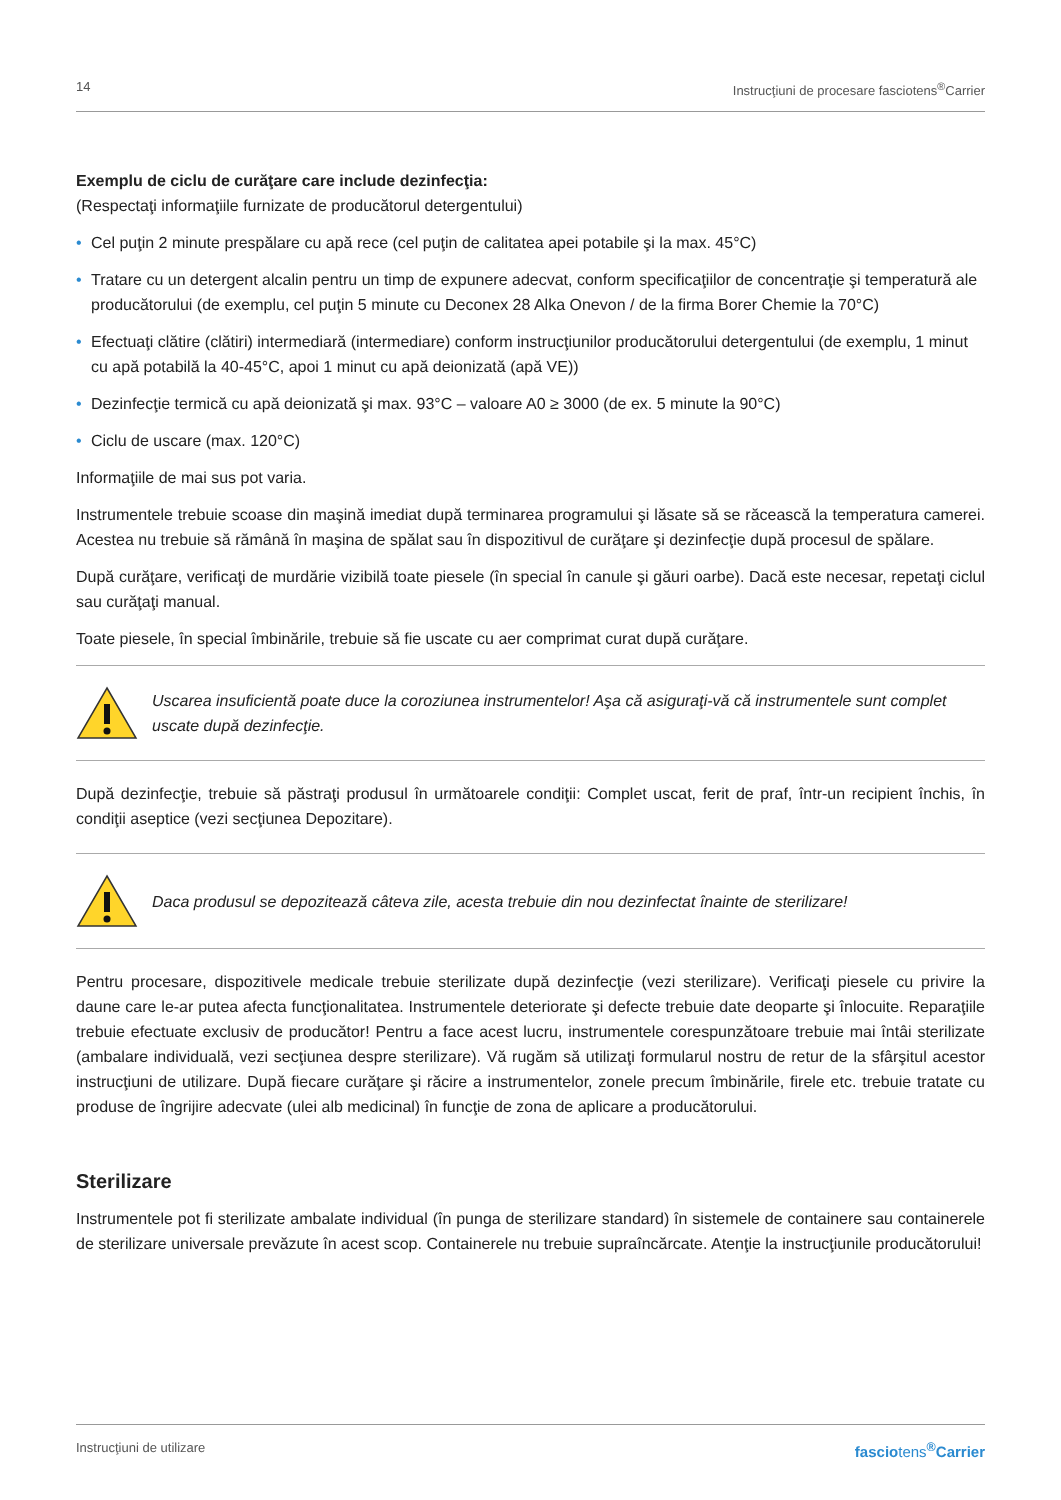14 Instrucţiuni de procesare fasciotens<sup>®</sup>Carrier
Exemplu de ciclu de curăţare care include dezinfecţia:
(Respectaţi informaţiile furnizate de producătorul detergentului)
• Cel puţin 2 minute prespălare cu apă rece (cel puţin de calitatea apei potabile şi la max. 45°C)
• Tratare cu un detergent alcalin pentru un timp de expunere adecvat, conform specificaţiilor de concentraţie şi temperatură ale producătorului (de exemplu, cel puţin 5 minute cu Deconex 28 Alka Onevon / de la firma Borer Chemie la 70°C)
• Efectuaţi clătire (clătiri) intermediară (intermediare) conform instrucţiunilor producătorului detergentului (de exemplu, 1 minut cu apă potabilă la 40-45°C, apoi 1 minut cu apă deionizată (apă VE))
• Dezinfecţie termică cu apă deionizată şi max. 93°C – valoare A0 ≥ 3000 (de ex. 5 minute la 90°C)
• Ciclu de uscare (max. 120°C)
Informaţiile de mai sus pot varia.
Instrumentele trebuie scoase din maşină imediat după terminarea programului şi lăsate să se răcească la temperatura camerei. Acestea nu trebuie să rămână în maşina de spălat sau în dispozitivul de curăţare şi dezinfecţie după procesul de spălare.
După curăţare, verificaţi de murdărie vizibilă toate piesele (în special în canule şi găuri oarbe). Dacă este necesar, repetaţi ciclul sau curăţaţi manual.
Toate piesele, în special îmbinările, trebuie să fie uscate cu aer comprimat curat după curăţare.
Uscarea insuficientă poate duce la coroziunea instrumentelor! Aşa că asiguraţi-vă că instrumentele sunt complet uscate după dezinfecţie.
După dezinfecţie, trebuie să păstraţi produsul în următoarele condiţii: Complet uscat, ferit de praf, într-un recipient închis, în condiţii aseptice (vezi secţiunea Depozitare).
Daca produsul se depozitează câteva zile, acesta trebuie din nou dezinfectat înainte de sterilizare!
Pentru procesare, dispozitivele medicale trebuie sterilizate după dezinfecţie (vezi sterilizare). Verificaţi piesele cu privire la daune care le-ar putea afecta funcţionalitatea. Instrumentele deteriorate şi defecte trebuie date deoparte şi înlocuite. Reparaţiile trebuie efectuate exclusiv de producător! Pentru a face acest lucru, instrumentele corespunzătoare trebuie mai întâi sterilizate (ambalare individuală, vezi secţiunea despre sterilizare). Vă rugăm să utilizaţi formularul nostru de retur de la sfârşitul acestor instrucţiuni de utilizare. După fiecare curăţare şi răcire a instrumentelor, zonele precum îmbinările, firele etc. trebuie tratate cu produse de îngrijire adecvate (ulei alb medicinal) în funcţie de zona de aplicare a producătorului.
Sterilizare
Instrumentele pot fi sterilizate ambalate individual (în punga de sterilizare standard) în sistemele de containere sau containerele de sterilizare universale prevăzute în acest scop. Containerele nu trebuie supraîncărcate. Atenţie la instrucţiunile producătorului!
Instrucţiuni de utilizare fasciotens<sup>®</sup>Carrier